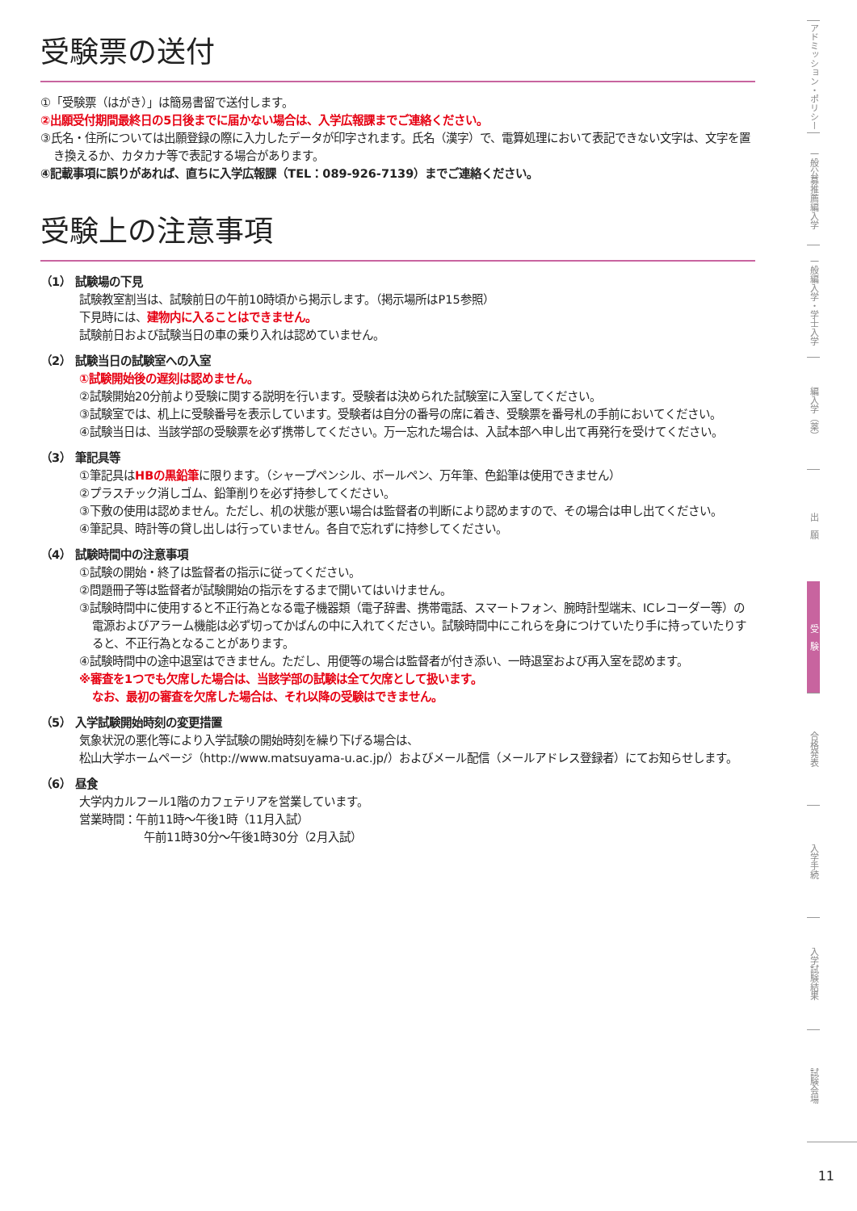受験票の送付
①「受験票（はがき）」は簡易書留で送付します。
②出願受付期間最終日の5日後までに届かない場合は、入学広報課までご連絡ください。
③氏名・住所については出願登録の際に入力したデータが印字されます。氏名（漢字）で、電算処理において表記できない文字は、文字を置き換えるか、カタカナ等で表記する場合があります。
④記載事項に誤りがあれば、直ちに入学広報課（TEL：089-926-7139）までご連絡ください。
受験上の注意事項
（1） 試験場の下見
試験教室割当は、試験前日の午前10時頃から掲示します。（掲示場所はP15参照）
下見時には、建物内に入ることはできません。
試験前日および試験当日の車の乗り入れは認めていません。
（2） 試験当日の試験室への入室
①試験開始後の遅刻は認めません。
②試験開始20分前より受験に関する説明を行います。受験者は決められた試験室に入室してください。
③試験室では、机上に受験番号を表示しています。受験者は自分の番号の席に着き、受験票を番号札の手前においてください。
④試験当日は、当該学部の受験票を必ず携帯してください。万一忘れた場合は、入試本部へ申し出て再発行を受けてください。
（3） 筆記具等
①筆記具はHBの黒鉛筆に限ります。（シャープペンシル、ボールペン、万年筆、色鉛筆は使用できません）
②プラスチック消しゴム、鉛筆削りを必ず持参してください。
③下敷の使用は認めません。ただし、机の状態が悪い場合は監督者の判断により認めますので、その場合は申し出てください。
④筆記具、時計等の貸し出しは行っていません。各自で忘れずに持参してください。
（4） 試験時間中の注意事項
①試験の開始・終了は監督者の指示に従ってください。
②問題冊子等は監督者が試験開始の指示をするまで開いてはいけません。
③試験時間中に使用すると不正行為となる電子機器類（電子辞書、携帯電話、スマートフォン、腕時計型端末、ICレコーダー等）の電源およびアラーム機能は必ず切ってかばんの中に入れてください。試験時間中にこれらを身につけていたり手に持っていたりすると、不正行為となることがあります。
④試験時間中の途中退室はできません。ただし、用便等の場合は監督者が付き添い、一時退室および再入室を認めます。
※審査を1つでも欠席した場合は、当該学部の試験は全て欠席として扱います。
なお、最初の審査を欠席した場合は、それ以降の受験はできません。
（5） 入学試験開始時刻の変更措置
気象状況の悪化等により入学試験の開始時刻を繰り下げる場合は、
松山大学ホームページ（http://www.matsuyama-u.ac.jp/）およびメール配信（メールアドレス登録者）にてお知らせします。
（6） 昼食
大学内カルフール1階のカフェテリアを営業しています。
営業時間：午前11時～午後1時（11月入試）
午前11時30分～午後1時30分（2月入試）
アドミッション・ポリシー
一般公募推薦編入学
一般編入学・学士入学
編入学（薬）
出　願
受　験
合格発表
入学手続
入学試験結果
試験会場
11